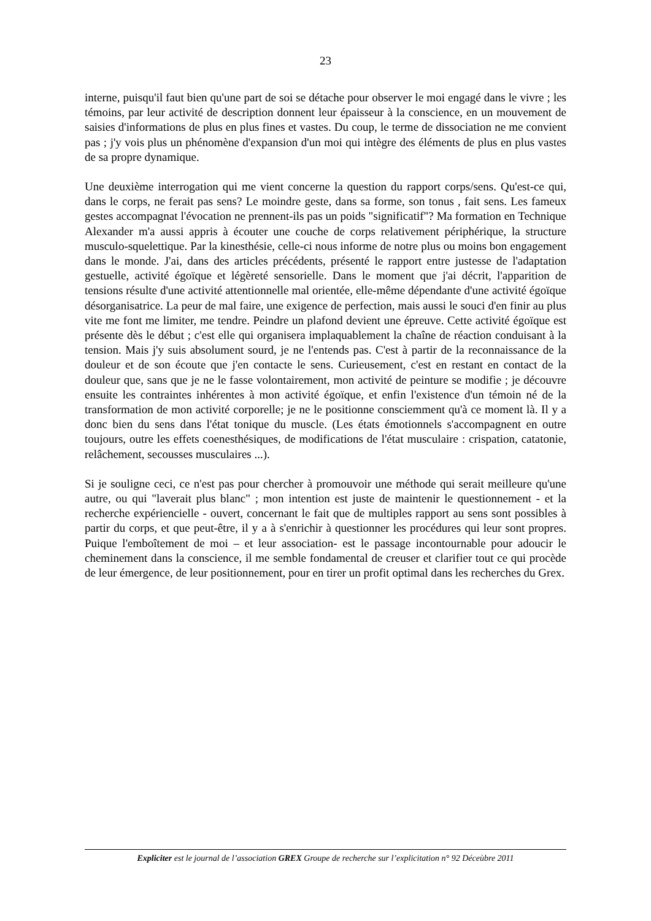23
interne, puisqu'il faut bien qu'une part de soi se détache pour observer le moi engagé dans le vivre ; les témoins, par leur activité de description donnent leur épaisseur à la conscience, en un mouvement de saisies d'informations de plus en plus fines et vastes. Du coup, le terme de dissociation ne me convient pas ; j'y vois plus un phénomène d'expansion d'un moi qui intègre des éléments de plus en plus vastes de sa propre dynamique.
Une deuxième interrogation qui me vient concerne la question du rapport corps/sens. Qu'est-ce qui, dans le corps, ne ferait pas sens? Le moindre geste, dans sa forme, son tonus , fait sens. Les fameux gestes accompagnat l'évocation ne prennent-ils pas un poids "significatif"? Ma formation en Technique Alexander m'a aussi appris à écouter une couche de corps relativement périphérique, la structure musculo-squelettique. Par la kinesthésie, celle-ci nous informe de notre plus ou moins bon engagement dans le monde. J'ai, dans des articles précédents, présenté le rapport entre justesse de l'adaptation gestuelle, activité égoïque et légèreté sensorielle. Dans le moment que j'ai décrit, l'apparition de tensions résulte d'une activité attentionnelle mal orientée, elle-même dépendante d'une activité égoïque désorganisatrice. La peur de mal faire, une exigence de perfection, mais aussi le souci d'en finir au plus vite me font me limiter, me tendre. Peindre un plafond devient une épreuve. Cette activité égoïque est présente dès le début ; c'est elle qui organisera implaquablement la chaîne de réaction conduisant à la tension. Mais j'y suis absolument sourd, je ne l'entends pas. C'est à partir de la reconnaissance de la douleur et de son écoute que j'en contacte le sens. Curieusement, c'est en restant en contact de la douleur que, sans que je ne le fasse volontairement, mon activité de peinture se modifie ; je découvre ensuite les contraintes inhérentes à mon activité égoïque, et enfin l'existence d'un témoin né de la transformation de mon activité corporelle; je ne le positionne consciemment qu'à ce moment là. Il y a donc bien du sens dans l'état tonique du muscle. (Les états émotionnels s'accompagnent en outre toujours, outre les effets coenesthésiques, de modifications de l'état musculaire : crispation, catatonie, relâchement, secousses musculaires ...).
Si je souligne ceci, ce n'est pas pour chercher à promouvoir une méthode qui serait meilleure qu'une autre, ou qui "laverait plus blanc" ; mon intention est juste de maintenir le questionnement - et la recherche expériencielle - ouvert, concernant le fait que de multiples rapport au sens sont possibles à partir du corps, et que peut-être, il y a à s'enrichir à questionner les procédures qui leur sont propres. Puique l'emboîtement de moi – et leur association- est le passage incontournable pour adoucir le cheminement dans la conscience, il me semble fondamental de creuser et clarifier tout ce qui procède de leur émergence, de leur positionnement, pour en tirer un profit optimal dans les recherches du Grex.
Expliciter est le journal de l’association GREX Groupe de recherche sur l’explicitation n° 92 Déceùbre 2011